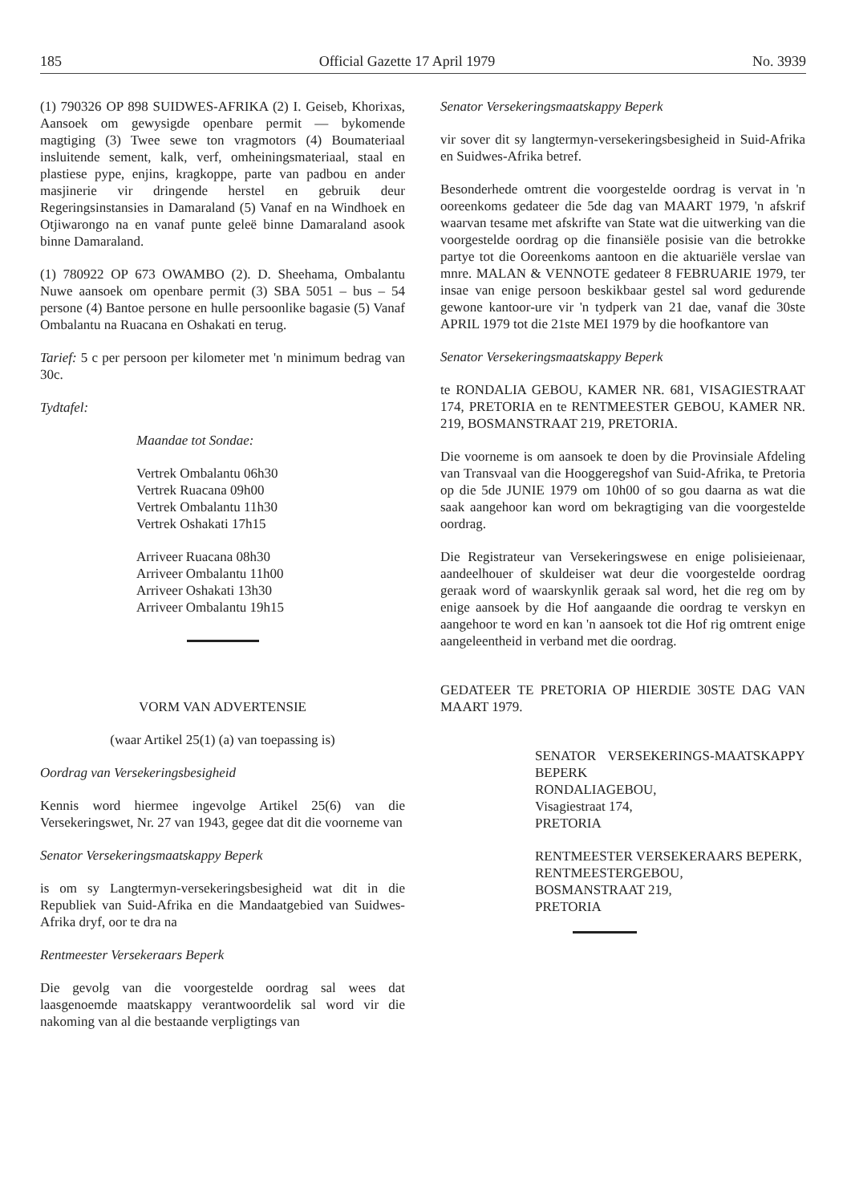185 Official Gazette 17 April 1979 No. 3939
(1) 790326 OP 898 SUIDWES-AFRIKA (2) I. Geiseb, Khorixas, Aansoek om gewysigde openbare permit — bykomende magtiging (3) Twee sewe ton vragmotors (4) Boumateriaal insluitende sement, kalk, verf, omheiningsmateriaal, staal en plastiese pype, enjins, kragkoppe, parte van padbou en ander masjinerie vir dringende herstel en gebruik deur Regeringsinstansies in Damaraland (5) Vanaf en na Windhoek en Otjiwarongo na en vanaf punte geleë binne Damaraland asook binne Damaraland.
(1) 780922 OP 673 OWAMBO (2). D. Sheehama, Ombalantu Nuwe aansoek om openbare permit (3) SBA 5051 – bus – 54 persone (4) Bantoe persone en hulle persoonlike bagasie (5) Vanaf Ombalantu na Ruacana en Oshakati en terug.
Tarief: 5 c per persoon per kilometer met 'n minimum bedrag van 30c.
Tydtafel:
Maandae tot Sondae:
Vertrek Ombalantu 06h30
Vertrek Ruacana 09h00
Vertrek Ombalantu 11h30
Vertrek Oshakati 17h15
Arriveer Ruacana 08h30
Arriveer Ombalantu 11h00
Arriveer Oshakati 13h30
Arriveer Ombalantu 19h15
VORM VAN ADVERTENSIE
(waar Artikel 25(1) (a) van toepassing is)
Oordrag van Versekeringsbesigheid
Kennis word hiermee ingevolge Artikel 25(6) van die Versekeringswet, Nr. 27 van 1943, gegee dat dit die voorneme van
Senator Versekeringsmaatskappy Beperk
is om sy Langtermyn-versekeringsbesigheid wat dit in die Republiek van Suid-Afrika en die Mandaatgebied van Suidwes-Afrika dryf, oor te dra na
Rentmeester Versekeraars Beperk
Die gevolg van die voorgestelde oordrag sal wees dat laasgenoemde maatskappy verantwoordelik sal word vir die nakoming van al die bestaande verpligtings van
Senator Versekeringsmaatskappy Beperk
vir sover dit sy langtermyn-versekeringsbesigheid in Suid-Afrika en Suidwes-Afrika betref.
Besonderhede omtrent die voorgestelde oordrag is vervat in 'n ooreenkoms gedateer die 5de dag van MAART 1979, 'n afskrif waarvan tesame met afskrifte van State wat die uitwerking van die voorgestelde oordrag op die finansiële posisie van die betrokke partye tot die Ooreenkoms aantoon en die aktuariële verslae van mnre. MALAN & VENNOTE gedateer 8 FEBRUARIE 1979, ter insae van enige persoon beskikbaar gestel sal word gedurende gewone kantoor-ure vir 'n tydperk van 21 dae, vanaf die 30ste APRIL 1979 tot die 21ste MEI 1979 by die hoofkantore van
Senator Versekeringsmaatskappy Beperk
te RONDALIA GEBOU, KAMER NR. 681, VISAGIESTRAAT 174, PRETORIA en te RENTMEESTER GEBOU, KAMER NR. 219, BOSMANSTRAAT 219, PRETORIA.
Die voorneme is om aansoek te doen by die Provinsiale Afdeling van Transvaal van die Hooggeregshof van Suid-Afrika, te Pretoria op die 5de JUNIE 1979 om 10h00 of so gou daarna as wat die saak aangehoor kan word om bekragtiging van die voorgestelde oordrag.
Die Registrateur van Versekeringswese en enige polisieienaar, aandeelhouer of skuldeiser wat deur die voorgestelde oordrag geraak word of waarskynlik geraak sal word, het die reg om by enige aansoek by die Hof aangaande die oordrag te verskyn en aangehoor te word en kan 'n aansoek tot die Hof rig omtrent enige aangeleentheid in verband met die oordrag.
GEDATEER TE PRETORIA OP HIERDIE 30STE DAG VAN MAART 1979.
SENATOR VERSEKERINGS-MAATSKAPPY BEPERK
RONDALIAGEBOU,
Visagiestraat 174,
PRETORIA
RENTMEESTER VERSEKERAARS BEPERK,
RENTMEESTERGEBOU,
BOSMANSTRAAT 219,
PRETORIA